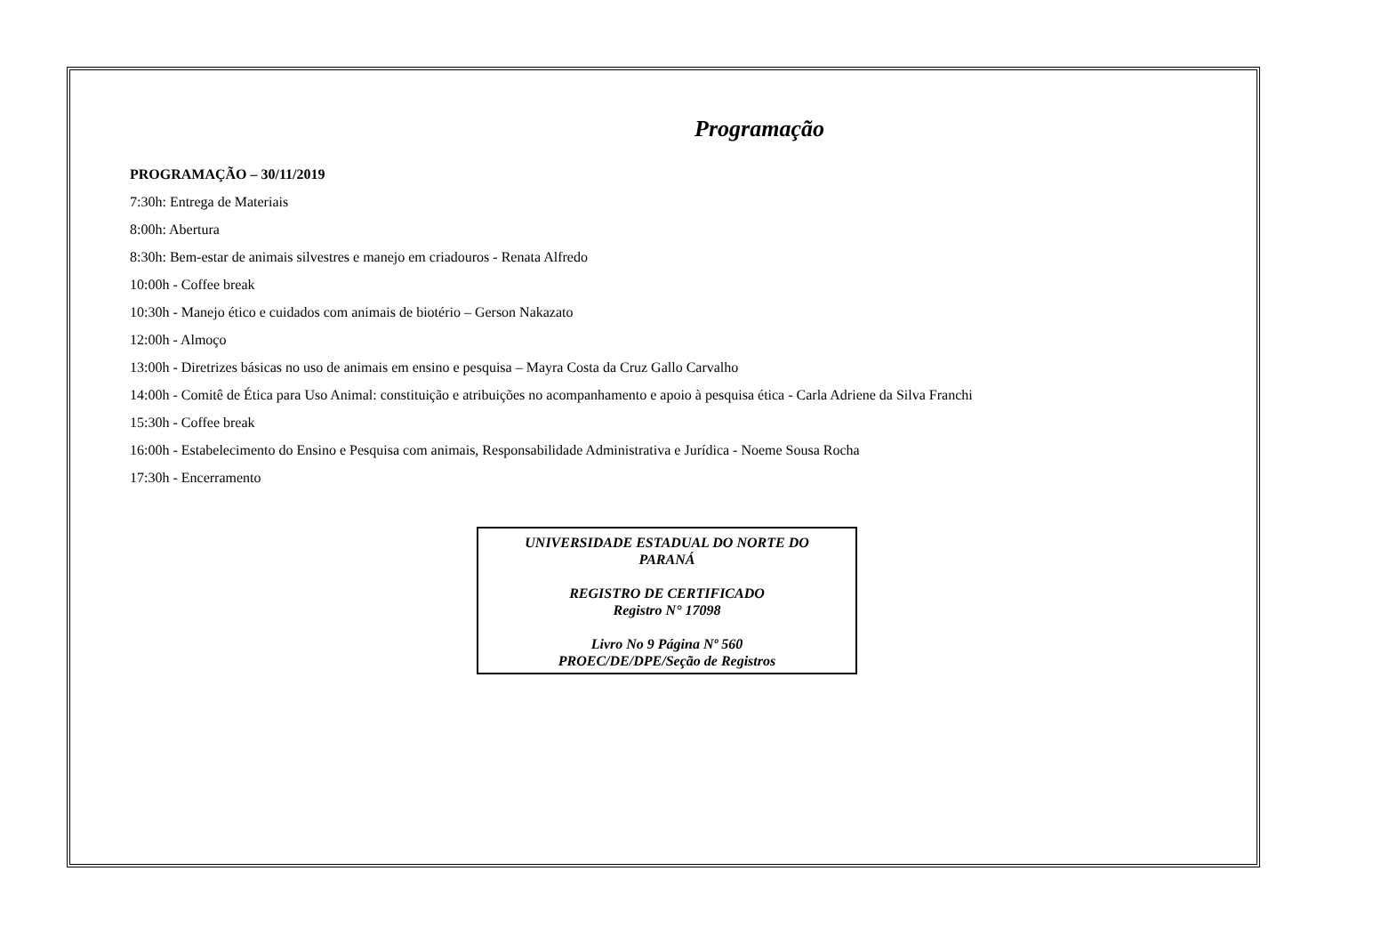Programação
PROGRAMAÇÃO – 30/11/2019
7:30h: Entrega de Materiais
8:00h: Abertura
8:30h: Bem-estar de animais silvestres e manejo em criadouros - Renata Alfredo
10:00h - Coffee break
10:30h - Manejo ético e cuidados com animais de biotério – Gerson Nakazato
12:00h - Almoço
13:00h - Diretrizes básicas no uso de animais em ensino e pesquisa – Mayra Costa da Cruz Gallo Carvalho
14:00h - Comitê de Ética para Uso Animal: constituição e atribuições no acompanhamento e apoio à pesquisa ética - Carla Adriene da Silva Franchi
15:30h - Coffee break
16:00h - Estabelecimento do Ensino e Pesquisa com animais, Responsabilidade Administrativa e Jurídica - Noeme Sousa Rocha
17:30h - Encerramento
UNIVERSIDADE ESTADUAL DO NORTE DO
PARANÁ
REGISTRO DE CERTIFICADO
Registro N° 17098
Livro No 9 Página Nº 560
PROEC/DE/DPE/Seção de Registros